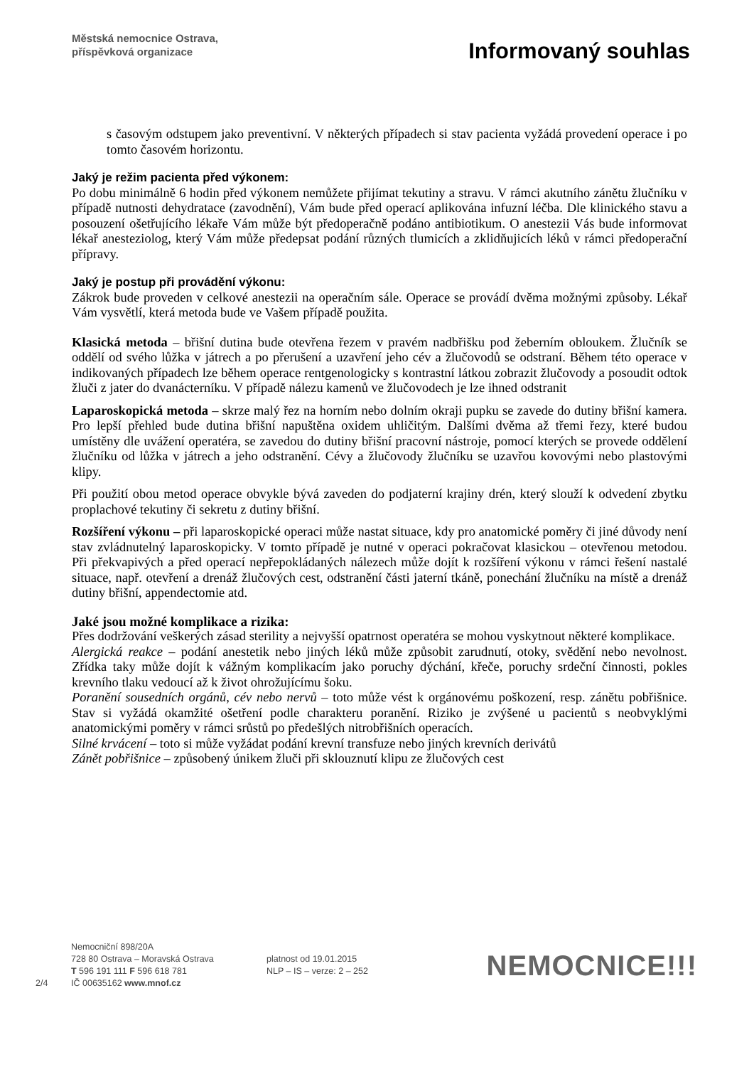Městská nemocnice Ostrava,
příspěvková organizace
Informovaný souhlas
s časovým odstupem jako preventivní. V některých případech si stav pacienta vyžádá provedení operace i po tomto časovém horizontu.
Jaký je režim pacienta před výkonem:
Po dobu minimálně 6 hodin před výkonem nemůžete přijímat tekutiny a stravu. V rámci akutního zánětu žlučníku v případě nutnosti dehydratace (zavodnění), Vám bude před operací aplikována infuzní léčba. Dle klinického stavu a posouzení ošetřujícího lékaře Vám může být předoperačně podáno antibiotikum. O anestezii Vás bude informovat lékař anesteziolog, který Vám může předepsat podání různých tlumicích a zklidňujicích léků v rámci předoperační přípravy.
Jaký je postup při provádění výkonu:
Zákrok bude proveden v celkové anestezii na operačním sále. Operace se provádí dvěma možnými způsoby. Lékař Vám vysvětlí, která metoda bude ve Vašem případě použita.
Klasická metoda – břišní dutina bude otevřena řezem v pravém nadbřišku pod žeberním obloukem. Žlučník se oddělí od svého lůžka v játrech a po přerušení a uzavření jeho cév a žlučovodů se odstraní. Během této operace v indikovaných případech lze během operace rentgenologicky s kontrastní látkou zobrazit žlučovody a posoudit odtok žluči z jater do dvanácterníku. V případě nálezu kamenů ve žlučovodech je lze ihned odstranit
Laparoskopická metoda – skrze malý řez na horním nebo dolním okraji pupku se zavede do dutiny břišní kamera. Pro lepší přehled bude dutina břišní napuštěna oxidem uhličitým. Dalšími dvěma až třemi řezy, které budou umístěny dle uvážení operatéra, se zavedou do dutiny břišní pracovní nástroje, pomocí kterých se provede oddělení žlučníku od lůžka v játrech a jeho odstranění. Cévy a žlučovody žlučníku se uzavřou kovovými nebo plastovými klipy.
Při použití obou metod operace obvykle bývá zaveden do podjaterní krajiny drén, který slouží k odvedení zbytku proplachové tekutiny či sekretu z dutiny břišní.
Rozšíření výkonu – při laparoskopické operaci může nastat situace, kdy pro anatomické poměry či jiné důvody není stav zvládnutelný laparoskopicky. V tomto případě je nutné v operaci pokračovat klasickou – otevřenou metodou. Při překvapivých a před operací nepřepokládaných nálezech může dojít k rozšíření výkonu v rámci řešení nastalé situace, např. otevření a drenáž žlučových cest, odstranění části jaterní tkáně, ponechání žlučníku na místě a drenáž dutiny břišní, appendectomie atd.
Jaké jsou možné komplikace a rizika:
Přes dodržování veškerých zásad sterility a nejvyšší opatrnost operatéra se mohou vyskytnout některé komplikace.
Alergická reakce – podání anestetik nebo jiných léků může způsobit zarudnutí, otoky, svědění nebo nevolnost. Zřídka taky může dojít k vážným komplikacím jako poruchy dýchání, křeče, poruchy srdeční činnosti, pokles krevního tlaku vedoucí až k život ohrožujícímu šoku.
Poranění sousedních orgánů, cév nebo nervů – toto může vést k orgánovému poškození, resp. zánětu pobřišnice. Stav si vyžádá okamžité ošetření podle charakteru poranění. Riziko je zvýšené u pacientů s neobvyklými anatomickými poměry v rámci srůstů po předešlých nitrobřišních operacích.
Silné krvácení – toto si může vyžádat podání krevní transfuze nebo jiných krevních derivátů
Zánět pobřišnice – způsobený únikem žluči při sklouznutí klipu ze žlučových cest
2/4
Nemocniční 898/20A
728 80 Ostrava – Moravská Ostrava
T 596 191 111 F 596 618 781
IČ 00635162 www.mnof.cz
platnost od 19.01.2015
NLP – IS – verze: 2 – 252
NEMOCNICE!!!